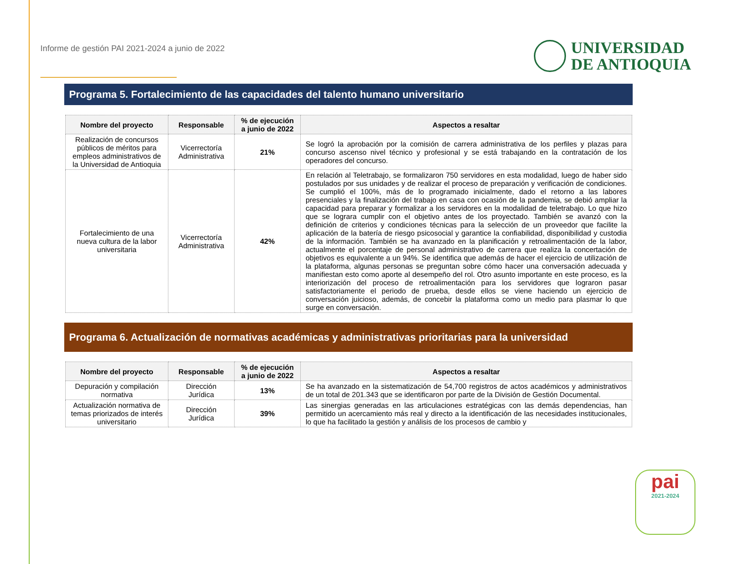Informe de gestión PAI 2021-2024 a junio de 2022
UNIVERSIDAD
DE ANTIOQUIA
Programa 5. Fortalecimiento de las capacidades del talento humano universitario
| Nombre del proyecto | Responsable | % de ejecución a junio de 2022 | Aspectos a resaltar |
| --- | --- | --- | --- |
| Realización de concursos públicos de méritos para empleos administrativos de la Universidad de Antioquia | Vicerrectoría Administrativa | 21% | Se logró la aprobación por la comisión de carrera administrativa de los perfiles y plazas para concurso ascenso nivel técnico y profesional y se está trabajando en la contratación de los operadores del concurso. |
| Fortalecimiento de una nueva cultura de la labor universitaria | Vicerrectoría Administrativa | 42% | En relación al Teletrabajo, se formalizaron 750 servidores en esta modalidad, luego de haber sido postulados por sus unidades y de realizar el proceso de preparación y verificación de condiciones. Se cumplió el 100%, más de lo programado inicialmente, dado el retorno a las labores presenciales y la finalización del trabajo en casa con ocasión de la pandemia, se debió ampliar la capacidad para preparar y formalizar a los servidores en la modalidad de teletrabajo. Lo que hizo que se lograra cumplir con el objetivo antes de los proyectado. También se avanzó con la definición de criterios y condiciones técnicas para la selección de un proveedor que facilite la aplicación de la batería de riesgo psicosocial y garantice la confiabilidad, disponibilidad y custodia de la información. También se ha avanzado en la planificación y retroalimentación de la labor, actualmente el porcentaje de personal administrativo de carrera que realiza la concertación de objetivos es equivalente a un 94%. Se identifica que además de hacer el ejercicio de utilización de la plataforma, algunas personas se preguntan sobre cómo hacer una conversación adecuada y manifiestan esto como aporte al desempeño del rol. Otro asunto importante en este proceso, es la interiorización del proceso de retroalimentación para los servidores que lograron pasar satisfactoriamente el periodo de prueba, desde ellos se viene haciendo un ejercicio de conversación juicioso, además, de concebir la plataforma como un medio para plasmar lo que surge en conversación. |
Programa 6. Actualización de normativas académicas y administrativas prioritarias para la universidad
| Nombre del proyecto | Responsable | % de ejecución a junio de 2022 | Aspectos a resaltar |
| --- | --- | --- | --- |
| Depuración y compilación normativa | Dirección Jurídica | 13% | Se ha avanzado en la sistematización de 54,700 registros de actos académicos y administrativos de un total de 201.343 que se identificaron por parte de la División de Gestión Documental. |
| Actualización normativa de temas priorizados de interés universitario | Dirección Jurídica | 39% | Las sinergias generadas en las articulaciones estratégicas con las demás dependencias, han permitido un acercamiento más real y directo a la identificación de las necesidades institucionales, lo que ha facilitado la gestión y análisis de los procesos de cambio y |
pai
2021-2024